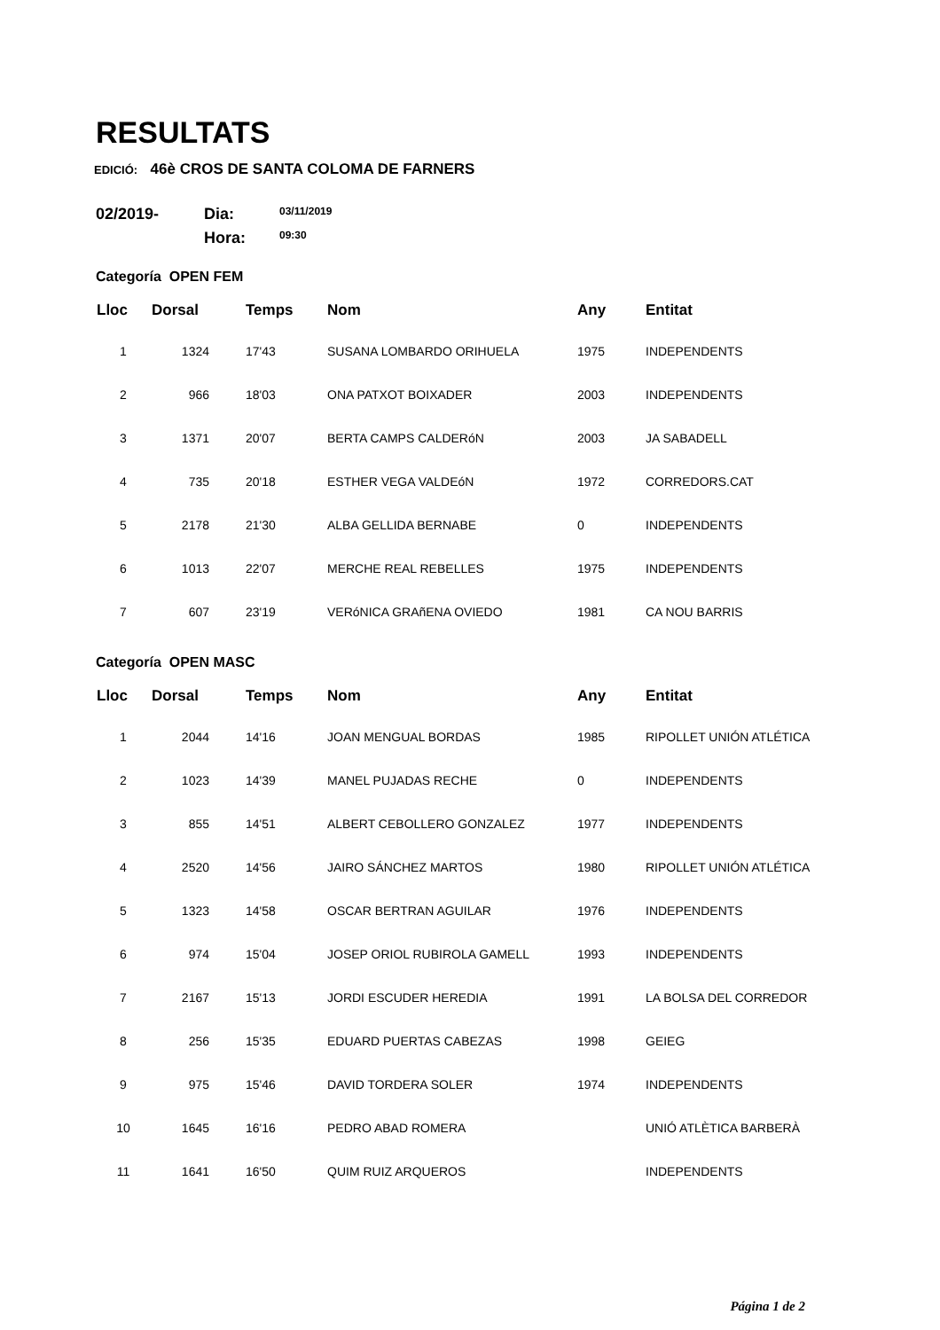RESULTATS
EDICIÓ: 46è CROS DE SANTA COLOMA DE FARNERS
02/2019-
Dia:
03/11/2019
Hora:
09:30
Categoría OPEN FEM
| Lloc | Dorsal | Temps | Nom | Any | Entitat |
| --- | --- | --- | --- | --- | --- |
| 1 | 1324 | 17'43 | SUSANA LOMBARDO ORIHUELA | 1975 | INDEPENDENTS |
| 2 | 966 | 18'03 | ONA PATXOT BOIXADER | 2003 | INDEPENDENTS |
| 3 | 1371 | 20'07 | BERTA CAMPS CALDERóN | 2003 | JA SABADELL |
| 4 | 735 | 20'18 | ESTHER VEGA VALDEóN | 1972 | CORREDORS.CAT |
| 5 | 2178 | 21'30 | ALBA GELLIDA BERNABE | 0 | INDEPENDENTS |
| 6 | 1013 | 22'07 | MERCHE REAL REBELLES | 1975 | INDEPENDENTS |
| 7 | 607 | 23'19 | VERóNICA GRAñENA OVIEDO | 1981 | CA NOU BARRIS |
Categoría OPEN MASC
| Lloc | Dorsal | Temps | Nom | Any | Entitat |
| --- | --- | --- | --- | --- | --- |
| 1 | 2044 | 14'16 | JOAN MENGUAL BORDAS | 1985 | RIPOLLET UNIÓN ATLÉTICA |
| 2 | 1023 | 14'39 | MANEL PUJADAS RECHE | 0 | INDEPENDENTS |
| 3 | 855 | 14'51 | ALBERT CEBOLLERO GONZALEZ | 1977 | INDEPENDENTS |
| 4 | 2520 | 14'56 | JAIRO SÁNCHEZ MARTOS | 1980 | RIPOLLET UNIÓN ATLÉTICA |
| 5 | 1323 | 14'58 | OSCAR BERTRAN AGUILAR | 1976 | INDEPENDENTS |
| 6 | 974 | 15'04 | JOSEP ORIOL RUBIROLA GAMELL | 1993 | INDEPENDENTS |
| 7 | 2167 | 15'13 | JORDI ESCUDER HEREDIA | 1991 | LA BOLSA DEL CORREDOR |
| 8 | 256 | 15'35 | EDUARD PUERTAS CABEZAS | 1998 | GEIEG |
| 9 | 975 | 15'46 | DAVID TORDERA SOLER | 1974 | INDEPENDENTS |
| 10 | 1645 | 16'16 | PEDRO ABAD ROMERA | | UNIÓ ATLÈTICA BARBERÀ |
| 11 | 1641 | 16'50 | QUIM RUIZ ARQUEROS | | INDEPENDENTS |
Página 1 de 2